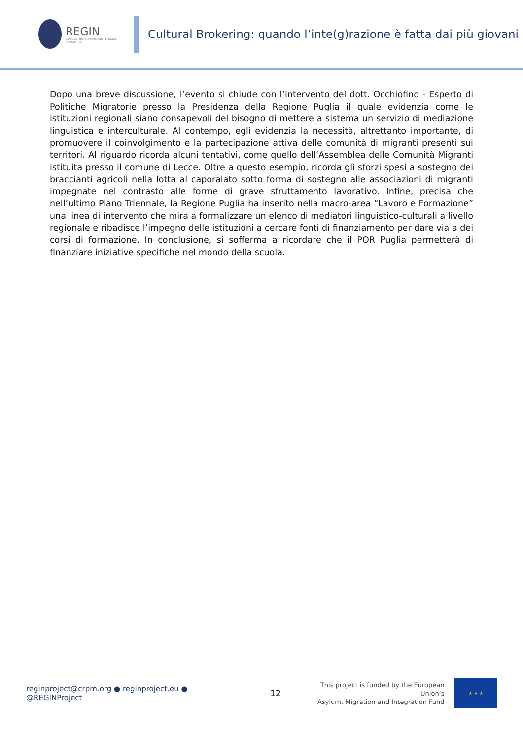REGIN
REGIONS FOR MIGRANTS AND REFUGEES INTEGRATION
Cultural Brokering: quando l’inte(g)razione è fatta dai più giovani
Dopo una breve discussione, l’evento si chiude con l’intervento del dott. Occhiofino - Esperto di Politiche Migratorie presso la Presidenza della Regione Puglia il quale evidenzia come le istituzioni regionali siano consapevoli del bisogno di mettere a sistema un servizio di mediazione linguistica e interculturale. Al contempo, egli evidenzia la necessità, altrettanto importante, di promuovere il coinvolgimento e la partecipazione attiva delle comunità di migranti presenti sui territori. Al riguardo ricorda alcuni tentativi, come quello dell’Assemblea delle Comunità Migranti istituita presso il comune di Lecce. Oltre a questo esempio, ricorda gli sforzi spesi a sostegno dei braccianti agricoli nella lotta al caporalato sotto forma di sostegno alle associazioni di migranti impegnate nel contrasto alle forme di grave sfruttamento lavorativo. Infine, precisa che nell’ultimo Piano Triennale, la Regione Puglia ha inserito nella macro-area “Lavoro e Formazione” una linea di intervento che mira a formalizzare un elenco di mediatori linguistico-culturali a livello regionale e ribadisce l’impegno delle istituzioni a cercare fonti di finanziamento per dare via a dei corsi di formazione. In conclusione, si sofferma a ricordare che il POR Puglia permetterà di finanziare iniziative specifiche nel mondo della scuola.
reginproject@crpm.org ● reginproject.eu ● @REGINProject
12
This project is funded by the European Union’s
Asylum, Migration and Integration Fund
★ ★ ★